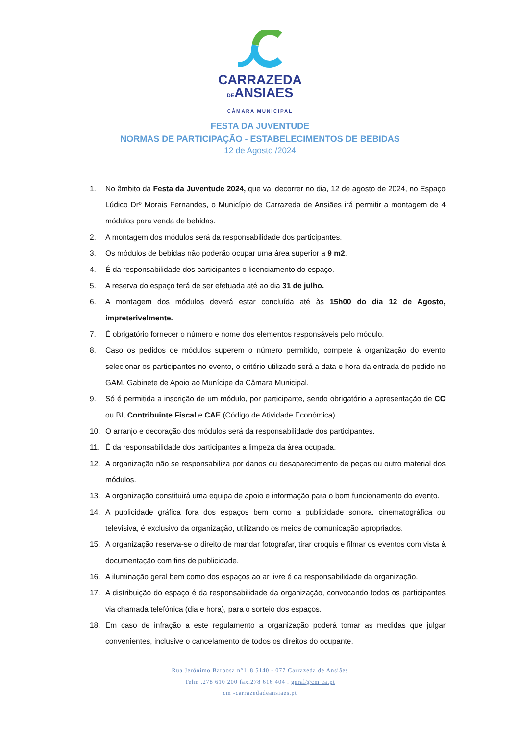CARRAZEDA
DEANSIAES
CÂMARA MUNICIPAL
FESTA DA JUVENTUDE
NORMAS DE PARTICIPAÇÃO - ESTABELECIMENTOS DE BEBIDAS
12 de Agosto /2024
1. No âmbito da Festa da Juventude 2024, que vai decorrer no dia, 12 de agosto de 2024, no Espaço Lúdico Drº Morais Fernandes, o Município de Carrazeda de Ansiães irá permitir a montagem de 4 módulos para venda de bebidas.
2. A montagem dos módulos será da responsabilidade dos participantes.
3. Os módulos de bebidas não poderão ocupar uma área superior a 9 m2.
4. É da responsabilidade dos participantes o licenciamento do espaço.
5. A reserva do espaço terá de ser efetuada até ao dia 31 de julho.
6. A montagem dos módulos deverá estar concluída até às 15h00 do dia 12 de Agosto, impreterivelmente.
7. É obrigatório fornecer o número e nome dos elementos responsáveis pelo módulo.
8. Caso os pedidos de módulos superem o número permitido, compete à organização do evento selecionar os participantes no evento, o critério utilizado será a data e hora da entrada do pedido no GAM, Gabinete de Apoio ao Munícipe da Câmara Municipal.
9. Só é permitida a inscrição de um módulo, por participante, sendo obrigatório a apresentação de CC ou BI, Contribuinte Fiscal e CAE (Código de Atividade Económica).
10. O arranjo e decoração dos módulos será da responsabilidade dos participantes.
11. É da responsabilidade dos participantes a limpeza da área ocupada.
12. A organização não se responsabiliza por danos ou desaparecimento de peças ou outro material dos módulos.
13. A organização constituirá uma equipa de apoio e informação para o bom funcionamento do evento.
14. A publicidade gráfica fora dos espaços bem como a publicidade sonora, cinematográfica ou televisiva, é exclusivo da organização, utilizando os meios de comunicação apropriados.
15. A organização reserva-se o direito de mandar fotografar, tirar croquis e filmar os eventos com vista à documentação com fins de publicidade.
16. A iluminação geral bem como dos espaços ao ar livre é da responsabilidade da organização.
17. A distribuição do espaço é da responsabilidade da organização, convocando todos os participantes via chamada telefónica (dia e hora), para o sorteio dos espaços.
18. Em caso de infração a este regulamento a organização poderá tomar as medidas que julgar convenientes, inclusive o cancelamento de todos os direitos do ocupante.
Rua Jerónimo Barbosa n°118 5140 - 077 Carrazeda de Ansiães
Telm .278 610 200 fax.278 616 404 . geral@cm ca.pt
cm -carrazedadeansiaes.pt